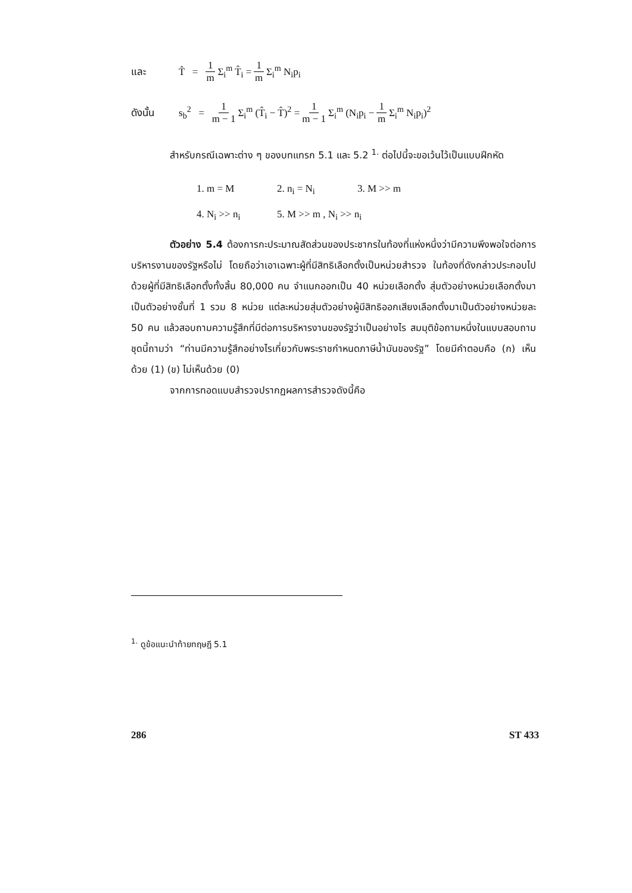และ T̂ = 1 m Σ<sub>i</sub><sup>m</sup> T̂<sub>i</sub> = 1 m Σ<sub>i</sub><sup>m</sup> N<sub>i</sub>p<sub>i</sub>
ดังนั้น s<sub>b</sub><sup>2</sup> = 1 m − 1 Σ<sub>i</sub><sup>m</sup> (T̂<sub>i</sub> − T̂)<sup>2</sup> = 1 m − 1 Σ<sub>i</sub><sup>m</sup> (N<sub>i</sub>p<sub>i</sub> − 1 m Σ<sub>i</sub><sup>m</sup> N<sub>i</sub>p<sub>i</sub>)<sup>2</sup>
สำหรับกรณีเฉพาะต่าง ๆ ของบทแทรก 5.1 และ 5.2 <sup>1.</sup> ต่อไปนี้จะขอเว้นไว้เป็นแบบฝึกหัด
1. m = M 2. n<sub>i</sub> = N<sub>i</sub> 3. M >> m
4. N<sub>i</sub> >> n<sub>i</sub> 5. M >> m , N<sub>i</sub> >> n<sub>i</sub>
ตัวอย่าง 5.4 ต้องการกะประมาณสัดส่วนของประชากรในท้องที่แห่งหนึ่งว่ามีความพึงพอใจต่อการบริหารงานของรัฐหรือไม่ โดยถือว่าเอาเฉพาะผู้ที่มีสิทธิเลือกตั้งเป็นหน่วยสำรวจ ในท้องที่ดังกล่าวประกอบไปด้วยผู้ที่มีสิทธิเลือกตั้งทั้งสิ้น 80,000 คน จำแนกออกเป็น 40 หน่วยเลือกตั้ง สุ่มตัวอย่างหน่วยเลือกตั้งมาเป็นตัวอย่างชั้นที่ 1 รวม 8 หน่วย แต่ละหน่วยสุ่มตัวอย่างผู้มีสิทธิออกเสียงเลือกตั้งมาเป็นตัวอย่างหน่วยละ 50 คน แล้วสอบถามความรู้สึกที่มีต่อการบริหารงานของรัฐว่าเป็นอย่างไร สมมุติข้อถามหนึ่งในแบบสอบถามชุดนี้ถามว่า “ท่านมีความรู้สึกอย่างไรเกี่ยวกับพระราชกำหนดภาษีน้ำมันของรัฐ” โดยมีคำตอบคือ (ก) เห็นด้วย (1) (ข) ไม่เห็นด้วย (0)
จากการทอดแบบสำรวจปรากฏผลการสำรวจดังนี้คือ
<sup>1.</sup> ดูข้อแนะนำท้ายทฤษฎี 5.1
286 ST 433